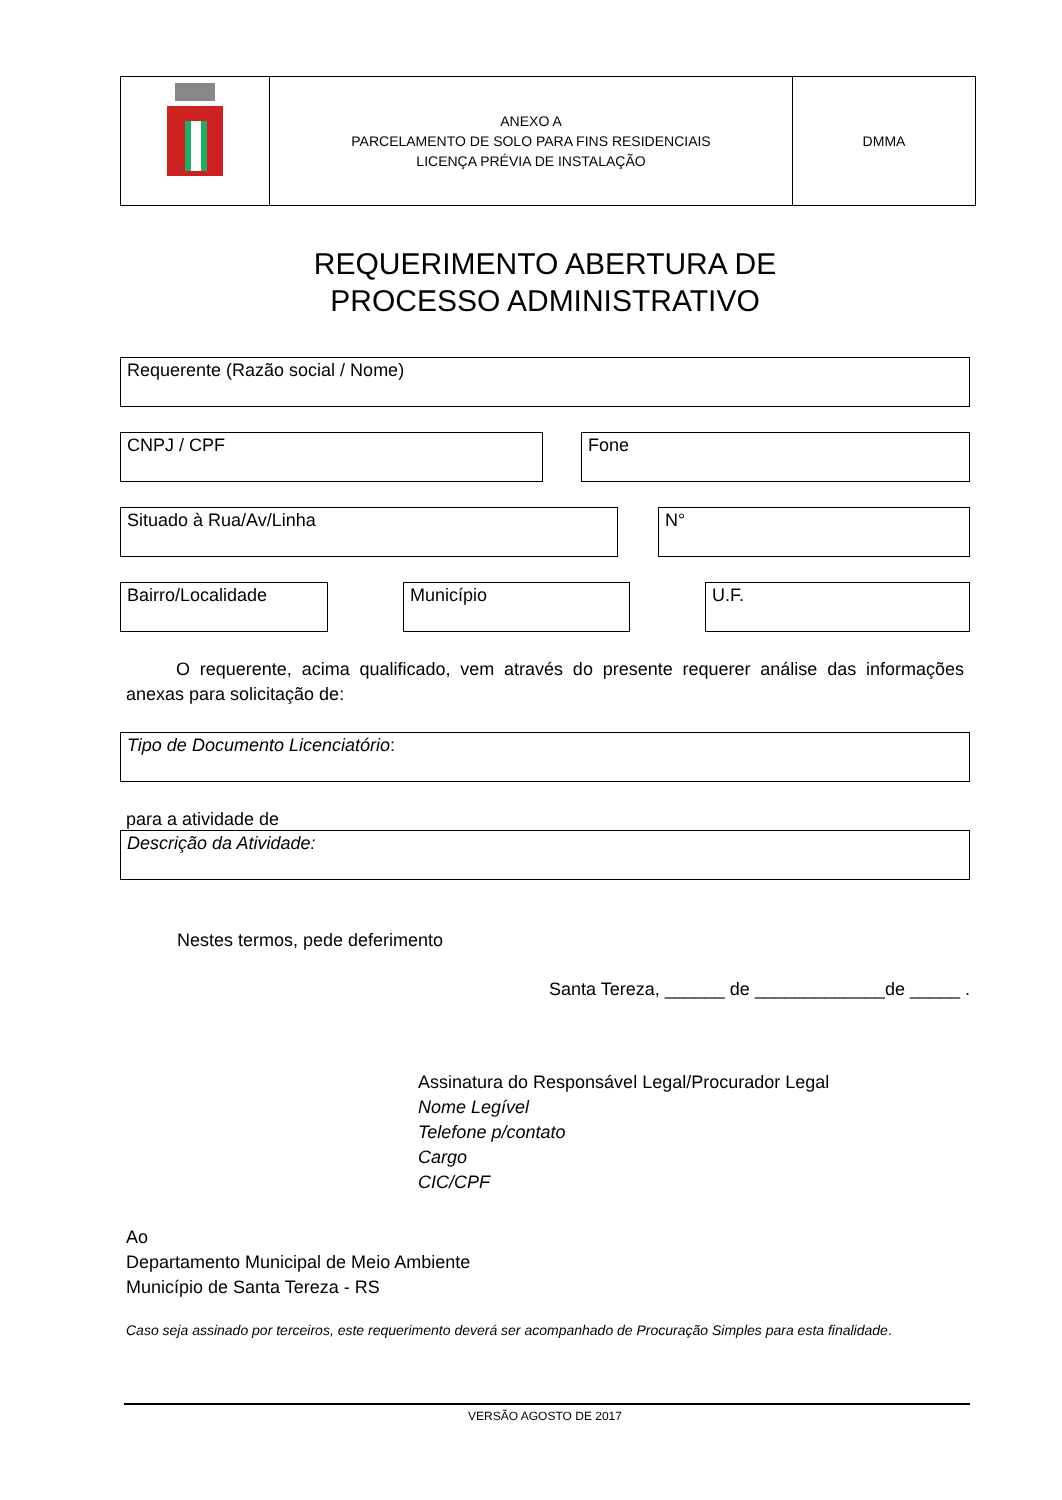| | ANEXO A PARCELAMENTO DE SOLO PARA FINS RESIDENCIAIS LICENÇA PRÉVIA DE INSTALAÇÃO | DMMA |
REQUERIMENTO ABERTURA DE
PROCESSO ADMINISTRATIVO
Requerente (Razão social / Nome)
CNPJ / CPF Fone
Situado à Rua/Av/Linha N°
Bairro/Localidade Município U.F.
O requerente, acima qualificado, vem através do presente requerer análise das informações anexas para solicitação de:
Tipo de Documento Licenciatório:
para a atividade de
Descrição da Atividade:
Nestes termos, pede deferimento
Santa Tereza, ______ de _____________de _____ .
Assinatura do Responsável Legal/Procurador Legal
Nome Legível
Telefone p/contato
Cargo
CIC/CPF
Ao
Departamento Municipal de Meio Ambiente
Município de Santa Tereza - RS
Caso seja assinado por terceiros, este requerimento deverá ser acompanhado de Procuração Simples para esta finalidade.
VERSÃO AGOSTO DE 2017